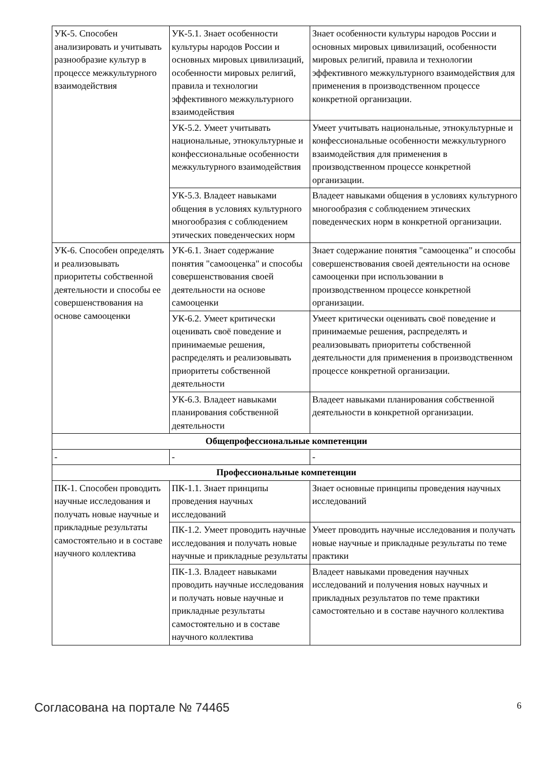| УК-5. Способен анализировать и учитывать разнообразие культур в процессе межкультурного взаимодействия | УК-5.1. Знает особенности культуры народов России и основных мировых цивилизаций, особенности мировых религий, правила и технологии эффективного межкультурного взаимодействия | Знает особенности культуры народов России и основных мировых цивилизаций, особенности мировых религий, правила и технологии эффективного межкультурного взаимодействия для применения в производственном процессе конкретной организации. |
| | УК-5.2. Умеет учитывать национальные, этнокультурные и конфессиональные особенности межкультурного взаимодействия | Умеет учитывать национальные, этнокультурные и конфессиональные особенности межкультурного взаимодействия для применения в производственном процессе конкретной организации. |
| | УК-5.3. Владеет навыками общения в условиях культурного многообразия с соблюдением этических поведенческих норм | Владеет навыками общения в условиях культурного многообразия с соблюдением этических поведенческих норм в конкретной организации. |
| УК-6. Способен определять и реализовывать приоритеты собственной деятельности и способы ее совершенствования на основе самооценки | УК-6.1. Знает содержание понятия "самооценка" и способы совершенствования своей деятельности на основе самооценки | Знает содержание понятия "самооценка" и способы совершенствования своей деятельности на основе самооценки при использовании в производственном процессе конкретной организации. |
| | УК-6.2. Умеет критически оценивать своё поведение и принимаемые решения, распределять и реализовывать приоритеты собственной деятельности | Умеет критически оценивать своё поведение и принимаемые решения, распределять и реализовывать приоритеты собственной деятельности для применения в производственном процессе конкретной организации. |
| | УК-6.3. Владеет навыками планирования собственной деятельности | Владеет навыками планирования собственной деятельности в конкретной организации. |
| Общепрофессиональные компетенции | | |
| - | - | - |
| Профессиональные компетенции | | |
| ПК-1. Способен проводить научные исследования и получать новые научные и прикладные результаты самостоятельно и в составе научного коллектива | ПК-1.1. Знает принципы проведения научных исследований | Знает основные принципы проведения научных исследований |
| | ПК-1.2. Умеет проводить научные исследования и получать новые научные и прикладные результаты | Умеет проводить научные исследования и получать новые научные и прикладные результаты по теме практики |
| | ПК-1.3. Владеет навыками проводить научные исследования и получать новые научные и прикладные результаты самостоятельно и в составе научного коллектива | Владеет навыками проведения научных исследований и получения новых научных и прикладных результатов по теме практики самостоятельно и в составе научного коллектива |
Согласована на портале № 74465 6